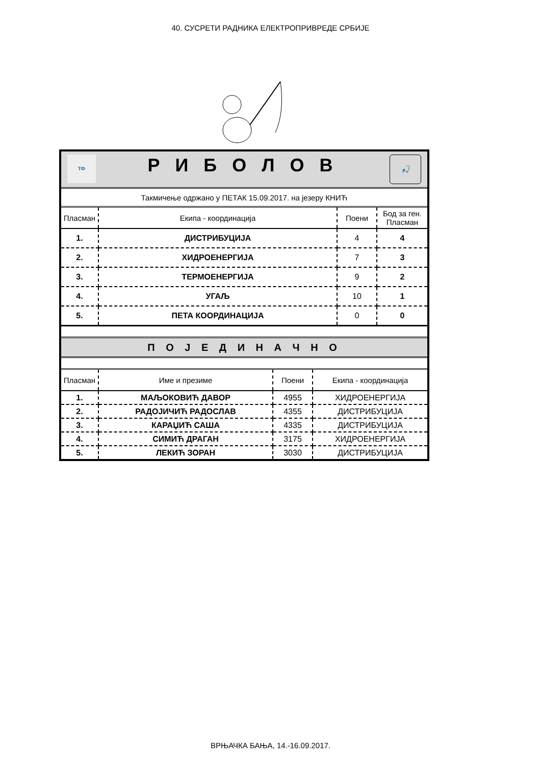40. СУСРЕТИ РАДНИКА ЕЛЕКТРОПРИВРЕДЕ СРБИЈЕ
| ТФ 🎣 Р И Б О Л О В | | | |
| Такмичење одржано у ПЕТАК 15.09.2017. на језеру КНИЋ | | | |
| Пласман | Екипа - координација | Поени | Бод за ген. Пласман |
| 1. | ДИСТРИБУЦИЈА | 4 | 4 |
| 2. | ХИДРОЕНЕРГИЈА | 7 | 3 |
| 3. | ТЕРМОЕНЕРГИЈА | 9 | 2 |
| 4. | УГАЉ | 10 | 1 |
| 5. | ПЕТА КООРДИНАЦИЈА | 0 | 0 |
| П О Ј Е Д И Н А Ч Н О |
| Пласман | Име и презиме | Поени | Екипа - координација |
| --- | --- | --- | --- |
| 1. | МАЉОКОВИЋ ДАВОР | 4955 | ХИДРОЕНЕРГИЈА |
| 2. | РАДОЈИЧИЋ РАДОСЛАВ | 4355 | ДИСТРИБУЦИЈА |
| 3. | КАРАЏИЋ САША | 4335 | ДИСТРИБУЦИЈА |
| 4. | СИМИЋ ДРАГАН | 3175 | ХИДРОЕНЕРГИЈА |
| 5. | ЛЕКИЋ ЗОРАН | 3030 | ДИСТРИБУЦИЈА |
ВРЊАЧКА БАЊА, 14.-16.09.2017.